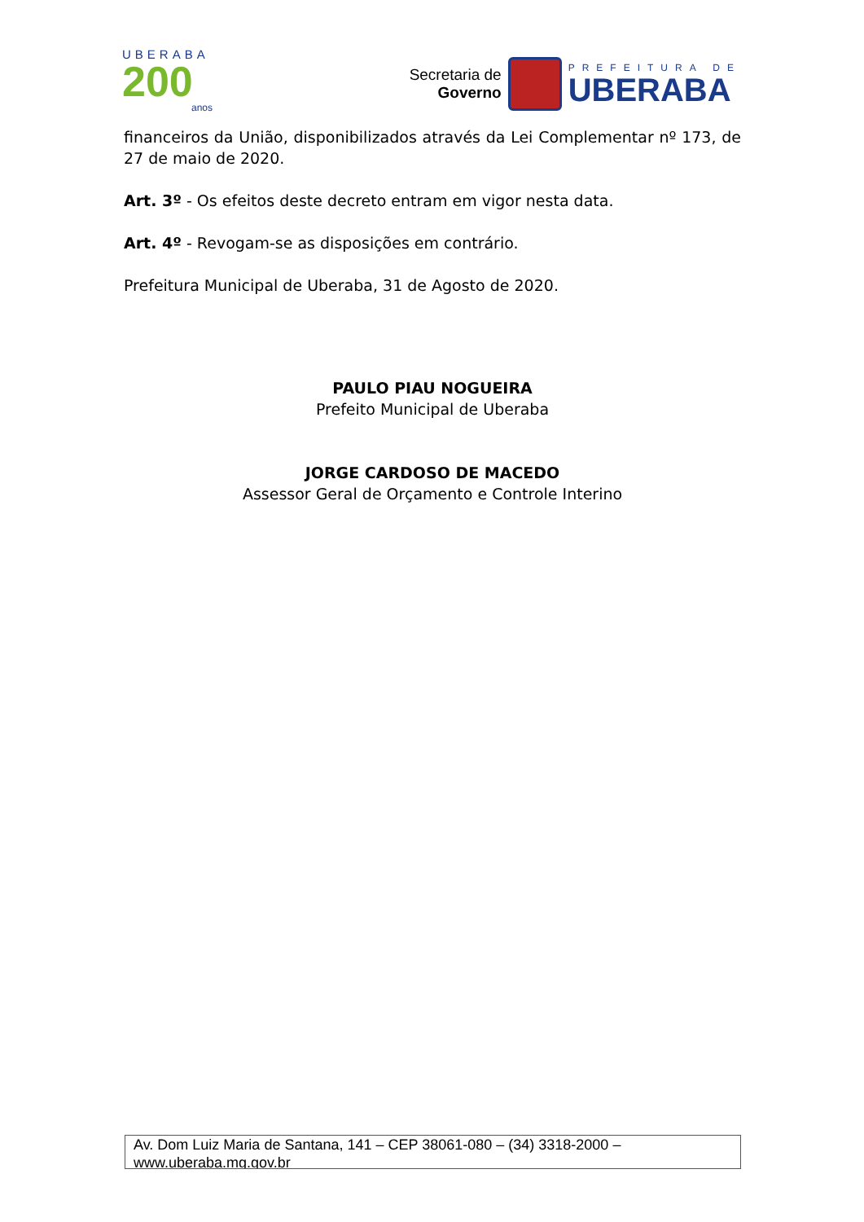UBERABA
200
anos
Secretaria de
Governo
PREFEITURA DE
UBERABA
financeiros da União, disponibilizados através da Lei Complementar nº 173, de 27 de maio de 2020.
Art. 3º - Os efeitos deste decreto entram em vigor nesta data.
Art. 4º - Revogam-se as disposições em contrário.
Prefeitura Municipal de Uberaba, 31 de Agosto de 2020.
PAULO PIAU NOGUEIRA
Prefeito Municipal de Uberaba
JORGE CARDOSO DE MACEDO
Assessor Geral de Orçamento e Controle Interino
Av. Dom Luiz Maria de Santana, 141 – CEP 38061-080 – (34) 3318-2000 – www.uberaba.mg.gov.br